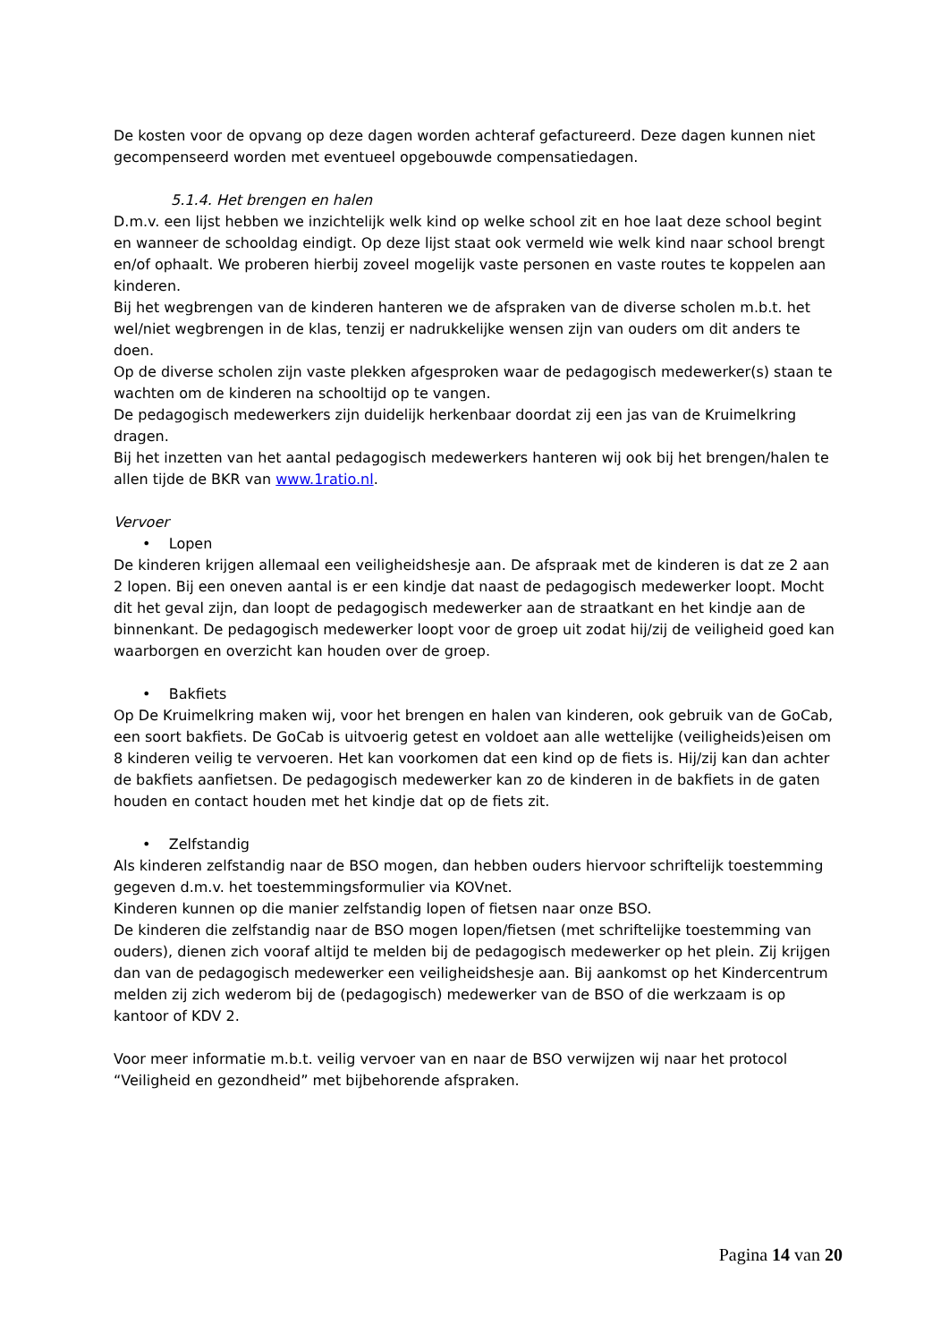De kosten voor de opvang op deze dagen worden achteraf gefactureerd. Deze dagen kunnen niet gecompenseerd worden met eventueel opgebouwde compensatiedagen.
5.1.4. Het brengen en halen
D.m.v. een lijst hebben we inzichtelijk welk kind op welke school zit en hoe laat deze school begint en wanneer de schooldag eindigt. Op deze lijst staat ook vermeld wie welk kind naar school brengt en/of ophaalt. We proberen hierbij zoveel mogelijk vaste personen en vaste routes te koppelen aan kinderen.
Bij het wegbrengen van de kinderen hanteren we de afspraken van de diverse scholen m.b.t. het wel/niet wegbrengen in de klas, tenzij er nadrukkelijke wensen zijn van ouders om dit anders te doen.
Op de diverse scholen zijn vaste plekken afgesproken waar de pedagogisch medewerker(s) staan te wachten om de kinderen na schooltijd op te vangen.
De pedagogisch medewerkers zijn duidelijk herkenbaar doordat zij een jas van de Kruimelkring dragen.
Bij het inzetten van het aantal pedagogisch medewerkers hanteren wij ook bij het brengen/halen te allen tijde de BKR van www.1ratio.nl.
Vervoer
• Lopen
De kinderen krijgen allemaal een veiligheidshesje aan. De afspraak met de kinderen is dat ze 2 aan 2 lopen. Bij een oneven aantal is er een kindje dat naast de pedagogisch medewerker loopt. Mocht dit het geval zijn, dan loopt de pedagogisch medewerker aan de straatkant en het kindje aan de binnenkant. De pedagogisch medewerker loopt voor de groep uit zodat hij/zij de veiligheid goed kan waarborgen en overzicht kan houden over de groep.
• Bakfiets
Op De Kruimelkring maken wij, voor het brengen en halen van kinderen, ook gebruik van de GoCab, een soort bakfiets. De GoCab is uitvoerig getest en voldoet aan alle wettelijke (veiligheids)eisen om 8 kinderen veilig te vervoeren. Het kan voorkomen dat een kind op de fiets is. Hij/zij kan dan achter de bakfiets aanfietsen. De pedagogisch medewerker kan zo de kinderen in de bakfiets in de gaten houden en contact houden met het kindje dat op de fiets zit.
• Zelfstandig
Als kinderen zelfstandig naar de BSO mogen, dan hebben ouders hiervoor schriftelijk toestemming gegeven d.m.v. het toestemmingsformulier via KOVnet.
Kinderen kunnen op die manier zelfstandig lopen of fietsen naar onze BSO.
De kinderen die zelfstandig naar de BSO mogen lopen/fietsen (met schriftelijke toestemming van ouders), dienen zich vooraf altijd te melden bij de pedagogisch medewerker op het plein. Zij krijgen dan van de pedagogisch medewerker een veiligheidshesje aan. Bij aankomst op het Kindercentrum melden zij zich wederom bij de (pedagogisch) medewerker van de BSO of die werkzaam is op kantoor of KDV 2.
Voor meer informatie m.b.t. veilig vervoer van en naar de BSO verwijzen wij naar het protocol “Veiligheid en gezondheid” met bijbehorende afspraken.
Pagina 14 van 20